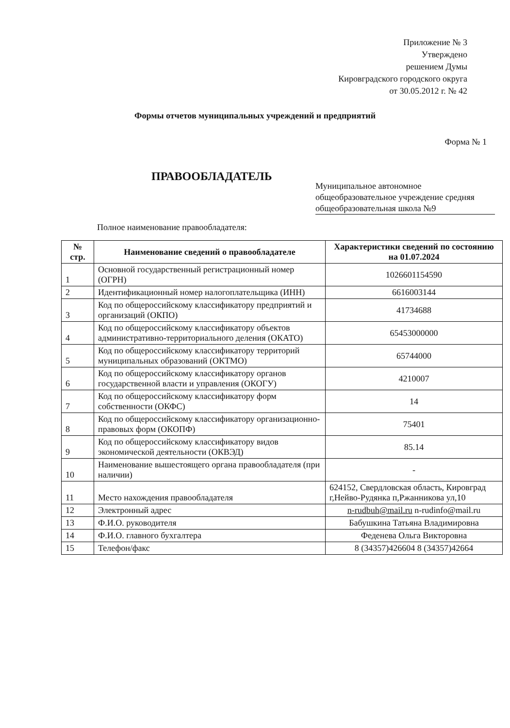Приложение № 3
Утверждено
решением Думы
Кировградского городского округа
от 30.05.2012 г. № 42
Формы отчетов муниципальных учреждений и предприятий
Форма № 1
ПРАВООБЛАДАТЕЛЬ
Муниципальное автономное общеобразовательное учреждение средняя общеобразовательная школа №9
Полное наименование правообладателя:
| № стр. | Наименование сведений о правообладателе | Характеристики сведений по состоянию на 01.07.2024 |
| --- | --- | --- |
| 1 | Основной государственный регистрационный номер (ОГРН) | 1026601154590 |
| 2 | Идентификационный номер налогоплательщика (ИНН) | 6616003144 |
| 3 | Код по общероссийскому классификатору предприятий и организаций (ОКПО) | 41734688 |
| 4 | Код по общероссийскому классификатору объектов административно-территориального деления (ОКАТО) | 65453000000 |
| 5 | Код по общероссийскому классификатору территорий муниципальных образований (ОКТМО) | 65744000 |
| 6 | Код по общероссийскому классификатору органов государственной власти и управления (ОКОГУ) | 4210007 |
| 7 | Код по общероссийскому классификатору форм собственности (ОКФС) | 14 |
| 8 | Код по общероссийскому классификатору организационно-правовых форм (ОКОПФ) | 75401 |
| 9 | Код по общероссийскому классификатору видов экономической деятельности (ОКВЭД) | 85.14 |
| 10 | Наименование вышестоящего органа правообладателя (при наличии) | - |
| 11 | Место нахождения правообладателя | 624152, Свердловская область, Кировград г,Нейво-Рудянка п,Ржанникова ул,10 |
| 12 | Электронный адрес | n-rudbuh@mail.ru n-rudinfo@mail.ru |
| 13 | Ф.И.О. руководителя | Бабушкина Татьяна Владимировна |
| 14 | Ф.И.О. главного бухгалтера | Феденева Ольга Викторовна |
| 15 | Телефон/факс | 8 (34357)426604 8 (34357)42664 |